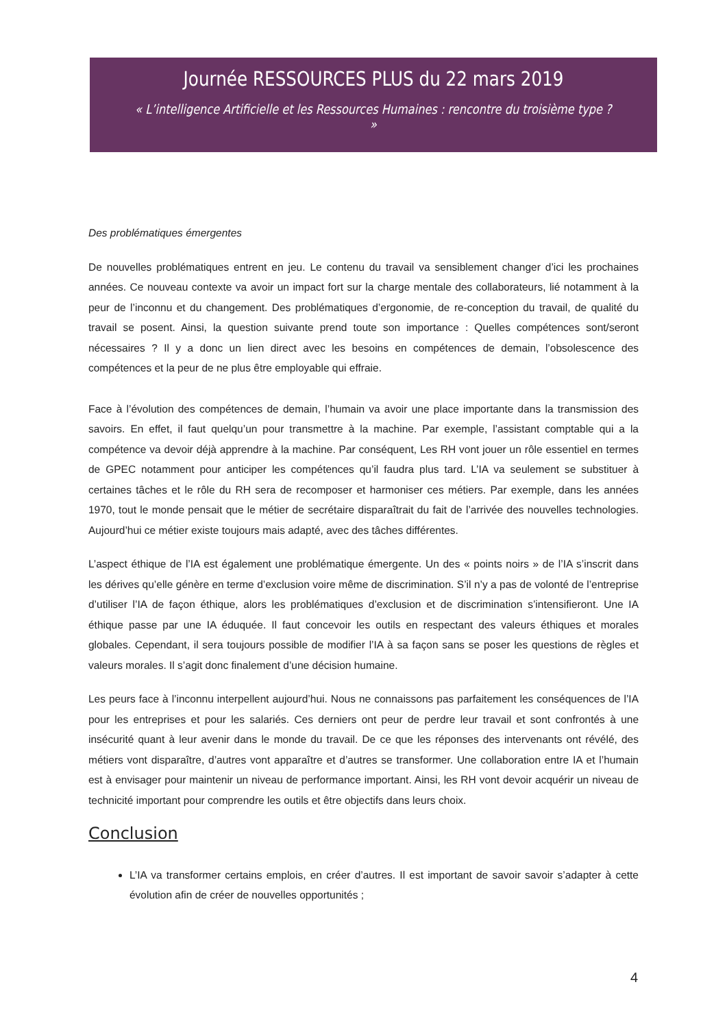Journée RESSOURCES PLUS du 22 mars 2019
« L’intelligence Artificielle et les Ressources Humaines : rencontre du troisième type ? »
Des problématiques émergentes
De nouvelles problématiques entrent en jeu. Le contenu du travail va sensiblement changer d’ici les prochaines années. Ce nouveau contexte va avoir un impact fort sur la charge mentale des collaborateurs, lié notamment à la peur de l’inconnu et du changement. Des problématiques d’ergonomie, de re-conception du travail, de qualité du travail se posent. Ainsi, la question suivante prend toute son importance : Quelles compétences sont/seront nécessaires ? Il y a donc un lien direct avec les besoins en compétences de demain, l’obsolescence des compétences et la peur de ne plus être employable qui effraie.
Face à l’évolution des compétences de demain, l’humain va avoir une place importante dans la transmission des savoirs. En effet, il faut quelqu’un pour transmettre à la machine. Par exemple, l’assistant comptable qui a la compétence va devoir déjà apprendre à la machine. Par conséquent, Les RH vont jouer un rôle essentiel en termes de GPEC notamment pour anticiper les compétences qu’il faudra plus tard. L’IA va seulement se substituer à certaines tâches et le rôle du RH sera de recomposer et harmoniser ces métiers. Par exemple, dans les années 1970, tout le monde pensait que le métier de secrétaire disparaîtrait du fait de l’arrivée des nouvelles technologies. Aujourd’hui ce métier existe toujours mais adapté, avec des tâches différentes.
L’aspect éthique de l’IA est également une problématique émergente. Un des « points noirs » de l’IA s’inscrit dans les dérives qu’elle génère en terme d’exclusion voire même de discrimination. S’il n’y a pas de volonté de l’entreprise d’utiliser l’IA de façon éthique, alors les problématiques d’exclusion et de discrimination s’intensifieront. Une IA éthique passe par une IA éduquée. Il faut concevoir les outils en respectant des valeurs éthiques et morales globales. Cependant, il sera toujours possible de modifier l’IA à sa façon sans se poser les questions de règles et valeurs morales. Il s’agit donc finalement d’une décision humaine.
Les peurs face à l’inconnu interpellent aujourd’hui. Nous ne connaissons pas parfaitement les conséquences de l’IA pour les entreprises et pour les salariés. Ces derniers ont peur de perdre leur travail et sont confrontés à une insécurité quant à leur avenir dans le monde du travail. De ce que les réponses des intervenants ont révélé, des métiers vont disparaître, d’autres vont apparaître et d’autres se transformer. Une collaboration entre IA et l’humain est à envisager pour maintenir un niveau de performance important. Ainsi, les RH vont devoir acquérir un niveau de technicité important pour comprendre les outils et être objectifs dans leurs choix.
Conclusion
L’IA va transformer certains emplois, en créer d’autres. Il est important de savoir savoir s’adapter à cette évolution afin de créer de nouvelles opportunités ;
4